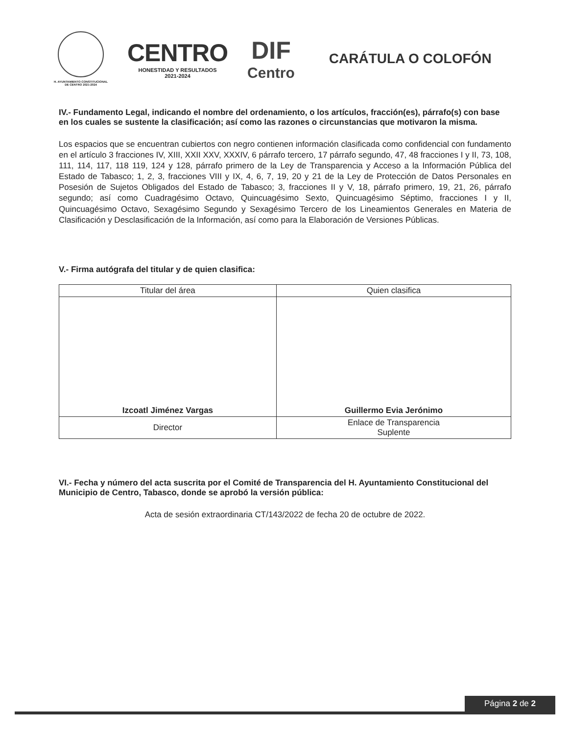H. AYUNTAMIENTO CONSTITUCIONAL
DE CENTRO 2021-2024
CENTRO
HONESTIDAD Y RESULTADOS
2021-2024
DIF
Centro
CARÁTULA O COLOFÓN
IV.- Fundamento Legal, indicando el nombre del ordenamiento, o los artículos, fracción(es), párrafo(s) con base en los cuales se sustente la clasificación; así como las razones o circunstancias que motivaron la misma.
Los espacios que se encuentran cubiertos con negro contienen información clasificada como confidencial con fundamento en el artículo 3 fracciones IV, XIII, XXII XXV, XXXIV, 6 párrafo tercero, 17 párrafo segundo, 47, 48 fracciones I y II, 73, 108, 111, 114, 117, 118 119, 124 y 128, párrafo primero de la Ley de Transparencia y Acceso a la Información Pública del Estado de Tabasco; 1, 2, 3, fracciones VIII y IX, 4, 6, 7, 19, 20 y 21 de la Ley de Protección de Datos Personales en Posesión de Sujetos Obligados del Estado de Tabasco; 3, fracciones II y V, 18, párrafo primero, 19, 21, 26, párrafo segundo; así como Cuadragésimo Octavo, Quincuagésimo Sexto, Quincuagésimo Séptimo, fracciones I y II, Quincuagésimo Octavo, Sexagésimo Segundo y Sexagésimo Tercero de los Lineamientos Generales en Materia de Clasificación y Desclasificación de la Información, así como para la Elaboración de Versiones Públicas.
V.- Firma autógrafa del titular y de quien clasifica:
| Titular del área | Quien clasifica |
| --- | --- |
| Izcoatl Jiménez Vargas | Guillermo Evia Jerónimo |
| Director | Enlace de Transparencia Suplente |
VI.- Fecha y número del acta suscrita por el Comité de Transparencia del H. Ayuntamiento Constitucional del Municipio de Centro, Tabasco, donde se aprobó la versión pública:
Acta de sesión extraordinaria CT/143/2022 de fecha 20 de octubre de 2022.
Página 2 de 2